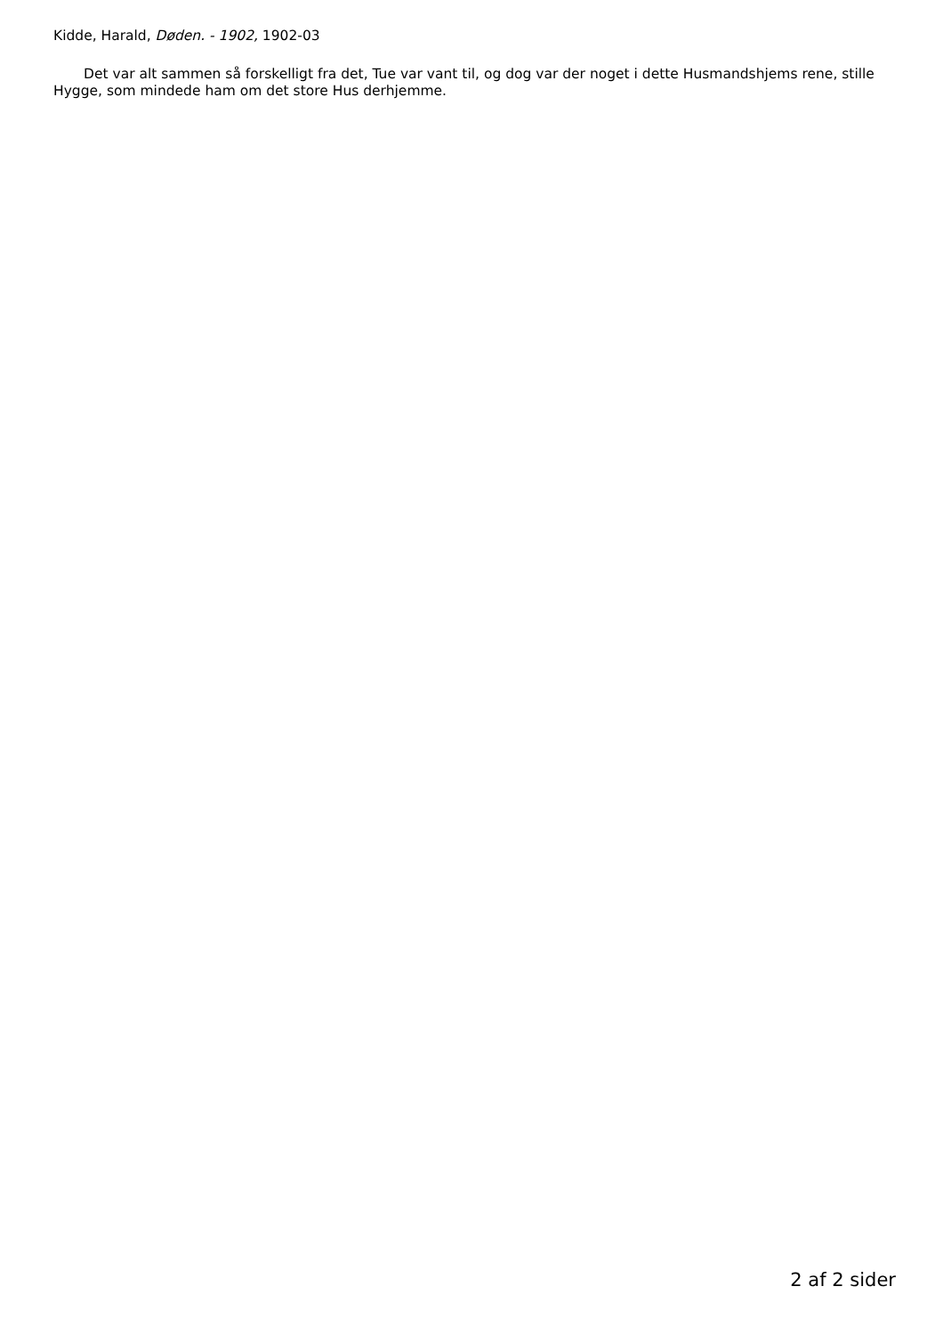Kidde, Harald, Døden. - 1902, 1902-03
Det var alt sammen så forskelligt fra det, Tue var vant til, og dog var der noget i dette Husmandshjems rene, stille Hygge, som mindede ham om det store Hus derhjemme.
2 af 2 sider